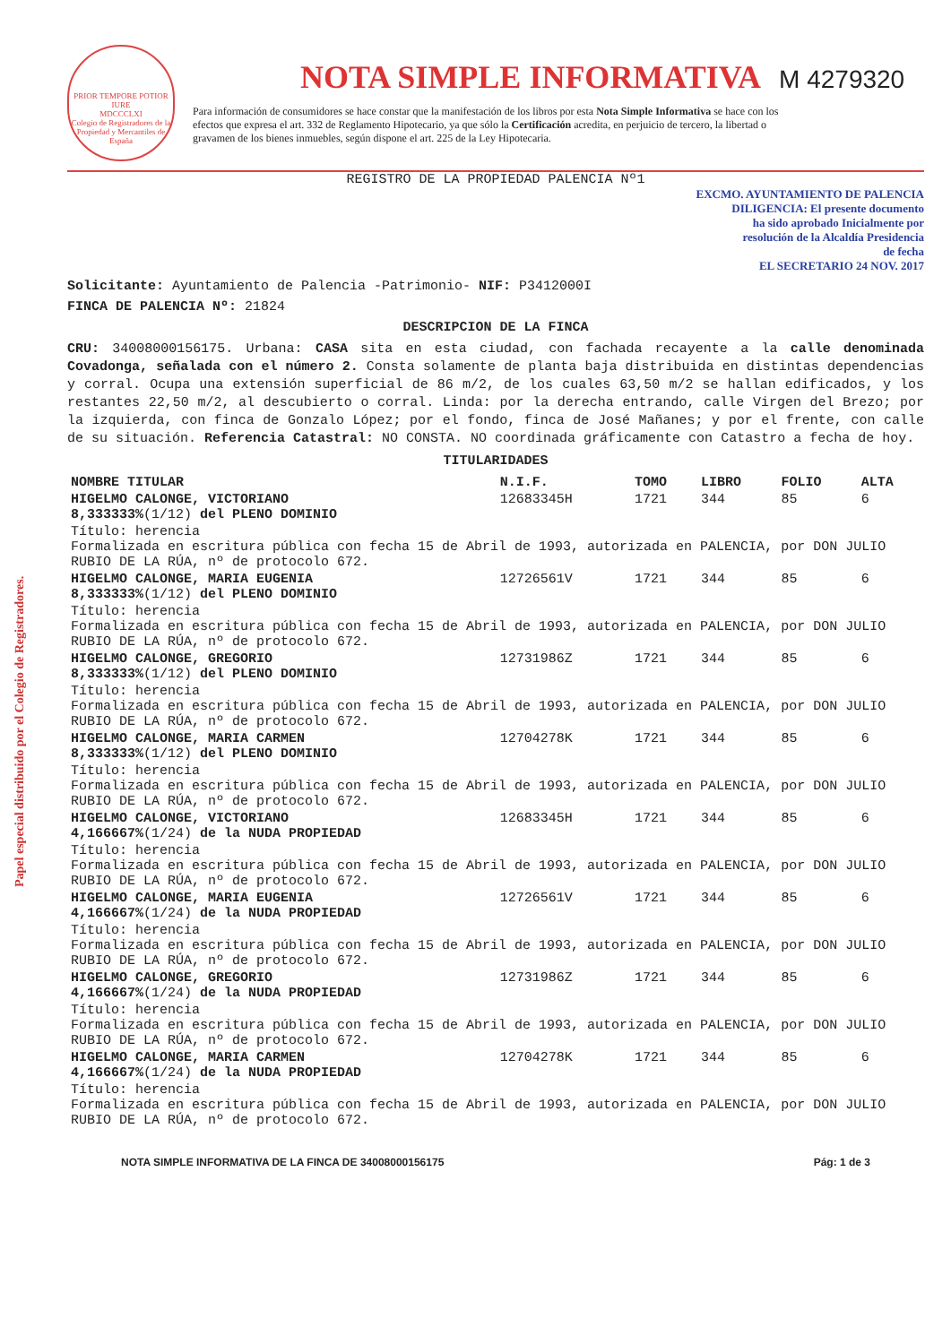Papel especial distribuido por el Colegio de Registradores.
PRIOR TEMPORE POTIOR IURE
MDCCCLXI
Colegio de Registradores de la Propiedad y Mercantiles de España
NOTA SIMPLE INFORMATIVA
M 4279320
Para información de consumidores se hace constar que la manifestación de los libros por esta Nota Simple Informativa se hace con los efectos que expresa el art. 332 de Reglamento Hipotecario, ya que sólo la Certificación acredita, en perjuicio de tercero, la libertad o gravamen de los bienes inmuebles, según dispone el art. 225 de la Ley Hipotecaria.
REGISTRO DE LA PROPIEDAD PALENCIA Nº1
EXCMO. AYUNTAMIENTO DE PALENCIA
DILIGENCIA: El presente documento
ha sido aprobado Inicialmente por
resolución de la Alcaldía Presidencia
de fecha
EL SECRETARIO 24 NOV. 2017
Solicitante: Ayuntamiento de Palencia -Patrimonio- NIF: P3412000I
FINCA DE PALENCIA Nº: 21824
DESCRIPCION DE LA FINCA
CRU: 34008000156175. Urbana: CASA sita en esta ciudad, con fachada recayente a la calle denominada Covadonga, señalada con el número 2. Consta solamente de planta baja distribuida en distintas dependencias y corral. Ocupa una extensión superficial de 86 m/2, de los cuales 63,50 m/2 se hallan edificados, y los restantes 22,50 m/2, al descubierto o corral. Linda: por la derecha entrando, calle Virgen del Brezo; por la izquierda, con finca de Gonzalo López; por el fondo, finca de José Mañanes; y por el frente, con calle de su situación. Referencia Catastral: NO CONSTA. NO coordinada gráficamente con Catastro a fecha de hoy.
TITULARIDADES
| NOMBRE TITULAR | N.I.F. | TOMO | LIBRO | FOLIO | ALTA |
| --- | --- | --- | --- | --- | --- |
| HIGELMO CALONGE, VICTORIANO 8,333333% (1/12) del PLENO DOMINIO | 12683345H | 1721 | 344 | 85 | 6 |
| Título: herencia Formalizada en escritura pública con fecha 15 de Abril de 1993, autorizada en PALENCIA, por DON JULIO RUBIO DE LA RÚA, nº de protocolo 672. | | | | | |
| HIGELMO CALONGE, MARIA EUGENIA 8,333333% (1/12) del PLENO DOMINIO | 12726561V | 1721 | 344 | 85 | 6 |
| Título: herencia Formalizada en escritura pública con fecha 15 de Abril de 1993, autorizada en PALENCIA, por DON JULIO RUBIO DE LA RÚA, nº de protocolo 672. | | | | | |
| HIGELMO CALONGE, GREGORIO 8,333333% (1/12) del PLENO DOMINIO | 12731986Z | 1721 | 344 | 85 | 6 |
| Título: herencia Formalizada en escritura pública con fecha 15 de Abril de 1993, autorizada en PALENCIA, por DON JULIO RUBIO DE LA RÚA, nº de protocolo 672. | | | | | |
| HIGELMO CALONGE, MARIA CARMEN 8,333333% (1/12) del PLENO DOMINIO | 12704278K | 1721 | 344 | 85 | 6 |
| Título: herencia Formalizada en escritura pública con fecha 15 de Abril de 1993, autorizada en PALENCIA, por DON JULIO RUBIO DE LA RÚA, nº de protocolo 672. | | | | | |
| HIGELMO CALONGE, VICTORIANO 4,166667% (1/24) de la NUDA PROPIEDAD | 12683345H | 1721 | 344 | 85 | 6 |
| Título: herencia Formalizada en escritura pública con fecha 15 de Abril de 1993, autorizada en PALENCIA, por DON JULIO RUBIO DE LA RÚA, nº de protocolo 672. | | | | | |
| HIGELMO CALONGE, MARIA EUGENIA 4,166667% (1/24) de la NUDA PROPIEDAD | 12726561V | 1721 | 344 | 85 | 6 |
| Título: herencia Formalizada en escritura pública con fecha 15 de Abril de 1993, autorizada en PALENCIA, por DON JULIO RUBIO DE LA RÚA, nº de protocolo 672. | | | | | |
| HIGELMO CALONGE, GREGORIO 4,166667% (1/24) de la NUDA PROPIEDAD | 12731986Z | 1721 | 344 | 85 | 6 |
| Título: herencia Formalizada en escritura pública con fecha 15 de Abril de 1993, autorizada en PALENCIA, por DON JULIO RUBIO DE LA RÚA, nº de protocolo 672. | | | | | |
| HIGELMO CALONGE, MARIA CARMEN 4,166667% (1/24) de la NUDA PROPIEDAD | 12704278K | 1721 | 344 | 85 | 6 |
| Título: herencia Formalizada en escritura pública con fecha 15 de Abril de 1993, autorizada en PALENCIA, por DON JULIO RUBIO DE LA RÚA, nº de protocolo 672. | | | | | |
NOTA SIMPLE INFORMATIVA DE LA FINCA DE 34008000156175 Pág: 1 de 3